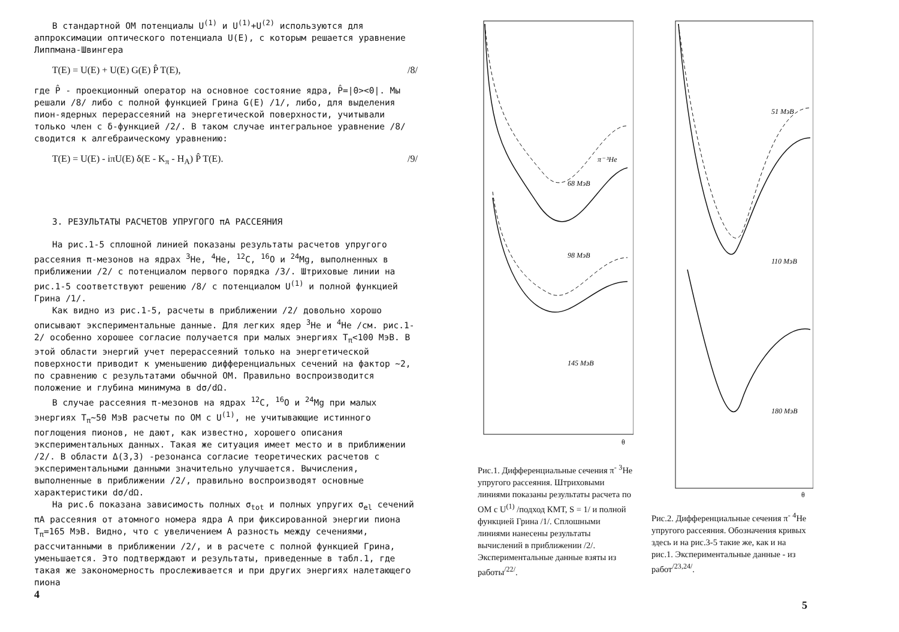В стандартной ОМ потенциалы U<sup>(1)</sup> и U<sup>(1)</sup>+U<sup>(2)</sup> используются для аппроксимации оптического потенциала U(E), с которым решается уравнение Липпмана-Швингера
T(E) = U(E) + U(E) G(E) P̂ T(E), /8/
где P̂ - проекционный оператор на основное состояние ядра, P̂=|0><0|. Мы решали /8/ либо с полной функцией Грина G(E) /1/, либо, для выделения пион-ядерных перерассеяний на энергетической поверхности, учитывали только член с δ-функцией /2/. В таком случае интегральное уравнение /8/ сводится к алгебраическому уравнению:
T(E) = U(E) - iπU(E) δ(E - K<sub>π</sub> - H<sub>A</sub>) P̂ T(E). /9/
3. РЕЗУЛЬТАТЫ РАСЧЕТОВ УПРУГОГО πA РАССЕЯНИЯ
На рис.1-5 сплошной линией показаны результаты расчетов упругого рассеяния π-мезонов на ядрах <sup>3</sup>He, <sup>4</sup>He, <sup>12</sup>C, <sup>16</sup>O и <sup>24</sup>Mg, выполненных в приближении /2/ с потенциалом первого порядка /3/. Штриховые линии на рис.1-5 соответствуют решению /8/ с потенциалом U<sup>(1)</sup> и полной функцией Грина /1/.
Как видно из рис.1-5, расчеты в приближении /2/ довольно хорошо описывают экспериментальные данные. Для легких ядер <sup>3</sup>He и <sup>4</sup>He /см. рис.1-2/ особенно хорошее согласие получается при малых энергиях T<sub>π</sub><100 МэВ. В этой области энергий учет перерассеяний только на энергетической поверхности приводит к уменьшению дифференциальных сечений на фактор ~2, по сравнению с результатами обычной ОМ. Правильно воспроизводится положение и глубина минимума в dσ/dΩ.
В случае рассеяния π-мезонов на ядрах <sup>12</sup>C, <sup>16</sup>O и <sup>24</sup>Mg при малых энергиях T<sub>π</sub>~50 МэВ расчеты по ОМ с U<sup>(1)</sup>, не учитывающие истинного поглощения пионов, не дают, как известно, хорошего описания экспериментальных данных. Такая же ситуация имеет место и в приближении /2/. В области Δ(3,3) -резонанса согласие теоретических расчетов с экспериментальными данными значительно улучшается. Вычисления, выполненные в приближении /2/, правильно воспроизводят основные характеристики dσ/dΩ.
На рис.6 показана зависимость полных σ<sub>tot</sub> и полных упругих σ<sub>el</sub> сечений πA рассеяния от атомного номера ядра A при фиксированной энергии пиона T<sub>π</sub>=165 МэВ. Видно, что с увеличением A разность между сечениями, рассчитанными в приближении /2/, и в расчете с полной функцией Грина, уменьшается. Это подтверждают и результаты, приведенные в табл.1, где такая же закономерность прослеживается и при других энергиях налетающего пиона
4
68 MэB
98 MэB
145 MэB
π⁻ ³He
θ
Рис.1. Дифференциальные сечения π<sup>-</sup> <sup>3</sup>He упругого рассеяния. Штриховыми линиями показаны результаты расчета по ОМ с U<sup>(1)</sup> /подход КМТ, S = 1/ и полной функцией Грина /1/. Сплошными линиями нанесены результаты вычислений в приближении /2/. Экспериментальные данные взяты из работы<sup>/22/</sup>.
51 MэB
110 MэB
180 MэB
θ
Рис.2. Дифференциальные сечения π<sup>-</sup> <sup>4</sup>He упругого рассеяния. Обозначения кривых здесь и на рис.3-5 такие же, как и на рис.1. Экспериментальные данные - из работ<sup>/23,24/</sup>.
5